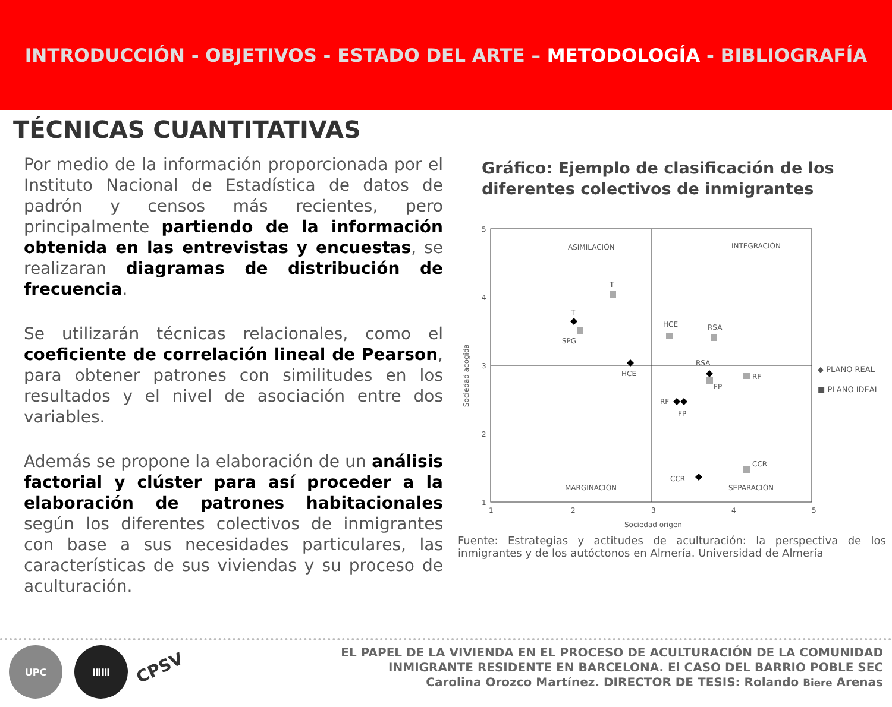INTRODUCCIÓN - OBJETIVOS - ESTADO DEL ARTE – METODOLOGÍA - BIBLIOGRAFÍA
TÉCNICAS CUANTITATIVAS
Por medio de la información proporcionada por el Instituto Nacional de Estadística de datos de padrón y censos más recientes, pero principalmente partiendo de la información obtenida en las entrevistas y encuestas, se realizaran diagramas de distribución de frecuencia.
Se utilizarán técnicas relacionales, como el coeficiente de correlación lineal de Pearson, para obtener patrones con similitudes en los resultados y el nivel de asociación entre dos variables.
Además se propone la elaboración de un análisis factorial y clúster para así proceder a la elaboración de patrones habitacionales según los diferentes colectivos de inmigrantes con base a sus necesidades particulares, las características de sus viviendas y su proceso de aculturación.
Gráfico: Ejemplo de clasificación de los diferentes colectivos de inmigrantes
ASIMILACIÓN
INTEGRACIÓN
MARGINACIÓN
SEPARACIÓN
5
4
3
2
1
1
2
3
4
5
Sociedad origen
Sociedad acogida
T
T
SPG
HCE
HCE
RSA
RSA
FP
RF
RF
FP
CCR
CCR
Fuente: Estrategias y actitudes de aculturación: la perspectiva de los inmigrantes y de los autóctonos en Almería. Universidad de Almería
◆ PLANO REAL
■ PLANO IDEAL
UPC ⅢⅢ
CPSV
EL PAPEL DE LA VIVIENDA EN EL PROCESO DE ACULTURACIÓN DE LA COMUNIDAD
INMIGRANTE RESIDENTE EN BARCELONA. El CASO DEL BARRIO POBLE SEC
Carolina Orozco Martínez. DIRECTOR DE TESIS: Rolando Biere Arenas